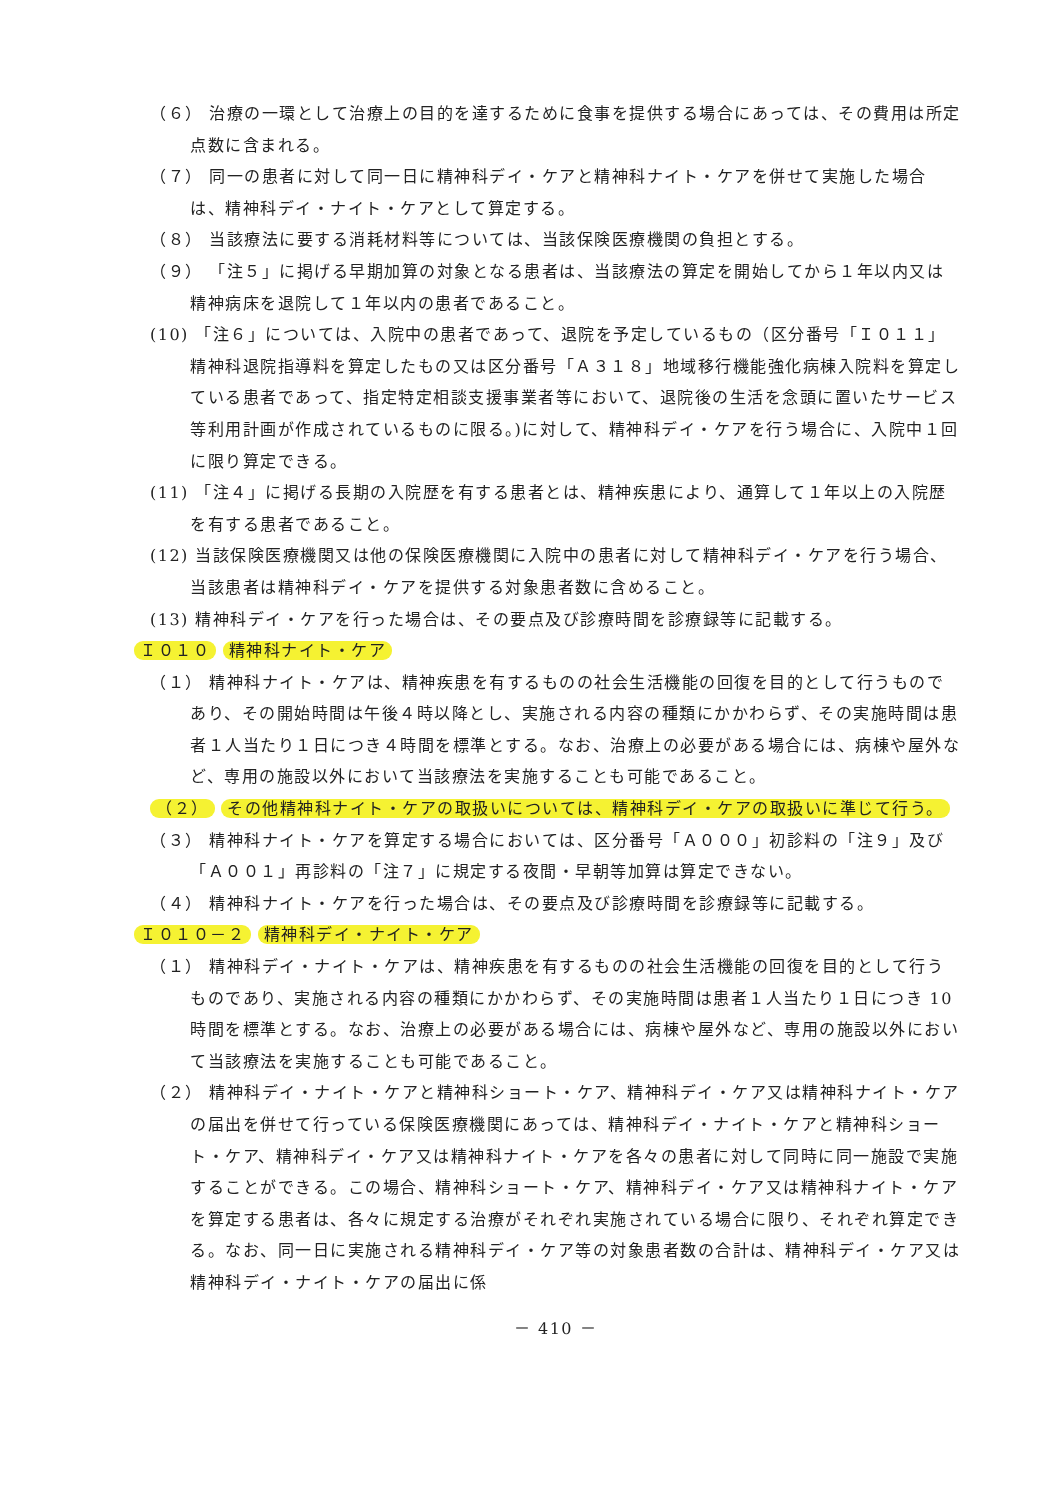（６） 治療の一環として治療上の目的を達するために食事を提供する場合にあっては、その費用は所定点数に含まれる。
（７） 同一の患者に対して同一日に精神科デイ・ケアと精神科ナイト・ケアを併せて実施した場合は、精神科デイ・ナイト・ケアとして算定する。
（８） 当該療法に要する消耗材料等については、当該保険医療機関の負担とする。
（９） 「注５」に掲げる早期加算の対象となる患者は、当該療法の算定を開始してから１年以内又は精神病床を退院して１年以内の患者であること。
(10) 「注６」については、入院中の患者であって、退院を予定しているもの（区分番号「Ｉ０１１」精神科退院指導料を算定したもの又は区分番号「Ａ３１８」地域移行機能強化病棟入院料を算定している患者であって、指定特定相談支援事業者等において、退院後の生活を念頭に置いたサービス等利用計画が作成されているものに限る。)に対して、精神科デイ・ケアを行う場合に、入院中１回に限り算定できる。
(11) 「注４」に掲げる長期の入院歴を有する患者とは、精神疾患により、通算して１年以上の入院歴を有する患者であること。
(12) 当該保険医療機関又は他の保険医療機関に入院中の患者に対して精神科デイ・ケアを行う場合、当該患者は精神科デイ・ケアを提供する対象患者数に含めること。
(13) 精神科デイ・ケアを行った場合は、その要点及び診療時間を診療録等に記載する。
Ｉ０１０ 精神科ナイト・ケア
（１） 精神科ナイト・ケアは、精神疾患を有するものの社会生活機能の回復を目的として行うものであり、その開始時間は午後４時以降とし、実施される内容の種類にかかわらず、その実施時間は患者１人当たり１日につき４時間を標準とする。なお、治療上の必要がある場合には、病棟や屋外など、専用の施設以外において当該療法を実施することも可能であること。
（２） その他精神科ナイト・ケアの取扱いについては、精神科デイ・ケアの取扱いに準じて行う。
（３） 精神科ナイト・ケアを算定する場合においては、区分番号「Ａ０００」初診料の「注９」及び「Ａ００１」再診料の「注７」に規定する夜間・早朝等加算は算定できない。
（４） 精神科ナイト・ケアを行った場合は、その要点及び診療時間を診療録等に記載する。
Ｉ０１０－２ 精神科デイ・ナイト・ケア
（１） 精神科デイ・ナイト・ケアは、精神疾患を有するものの社会生活機能の回復を目的として行うものであり、実施される内容の種類にかかわらず、その実施時間は患者１人当たり１日につき 10 時間を標準とする。なお、治療上の必要がある場合には、病棟や屋外など、専用の施設以外において当該療法を実施することも可能であること。
（２） 精神科デイ・ナイト・ケアと精神科ショート・ケア、精神科デイ・ケア又は精神科ナイト・ケアの届出を併せて行っている保険医療機関にあっては、精神科デイ・ナイト・ケアと精神科ショート・ケア、精神科デイ・ケア又は精神科ナイト・ケアを各々の患者に対して同時に同一施設で実施することができる。この場合、精神科ショート・ケア、精神科デイ・ケア又は精神科ナイト・ケアを算定する患者は、各々に規定する治療がそれぞれ実施されている場合に限り、それぞれ算定できる。なお、同一日に実施される精神科デイ・ケア等の対象患者数の合計は、精神科デイ・ケア又は精神科デイ・ナイト・ケアの届出に係
－ 410 －